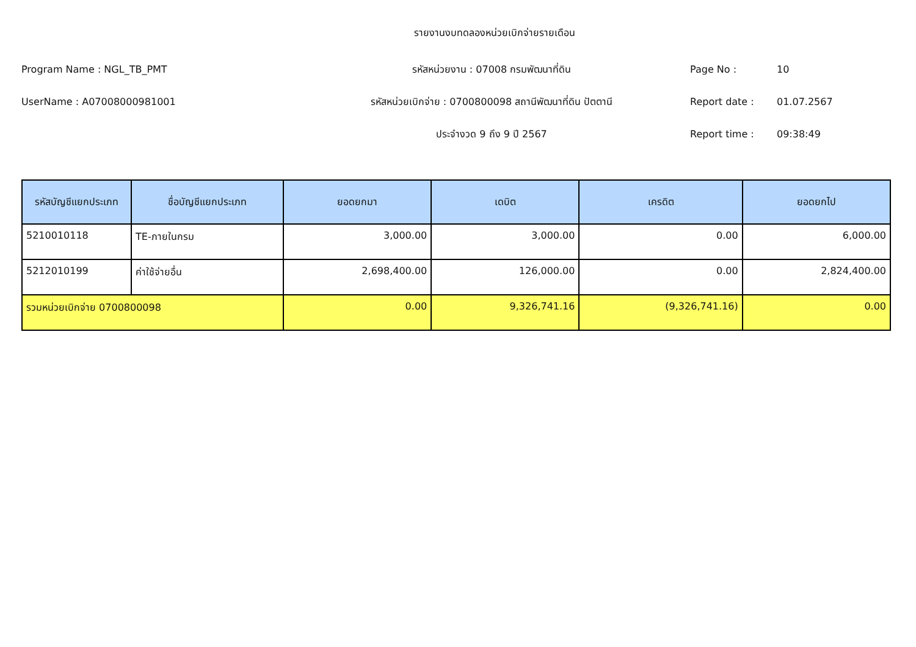รายงานงบทดลองหน่วยเบิกจ่ายรายเดือน
Program Name : NGL_TB_PMT รหัสหน่วยงาน : 07008 กรมพัฒนาที่ดิน Page No : 10
UserName : A07008000981001 รหัสหน่วยเบิกจ่าย : 0700800098 สถานีพัฒนาที่ดิน ปัตตานี Report date : 01.07.2567
ประจำงวด 9 ถึง 9 ปี 2567 Report time : 09:38:49
| รหัสบัญชีแยกประเภท | ชื่อบัญชีแยกประเภท | ยอดยกมา | เดบิต | เครดิต | ยอดยกไป |
| --- | --- | --- | --- | --- | --- |
| 5210010118 | TE-ภายในกรม | 3,000.00 | 3,000.00 | 0.00 | 6,000.00 |
| 5212010199 | ค่าใช้จ่ายอื่น | 2,698,400.00 | 126,000.00 | 0.00 | 2,824,400.00 |
| รวมหน่วยเบิกจ่าย 0700800098 | | 0.00 | 9,326,741.16 | (9,326,741.16) | 0.00 |